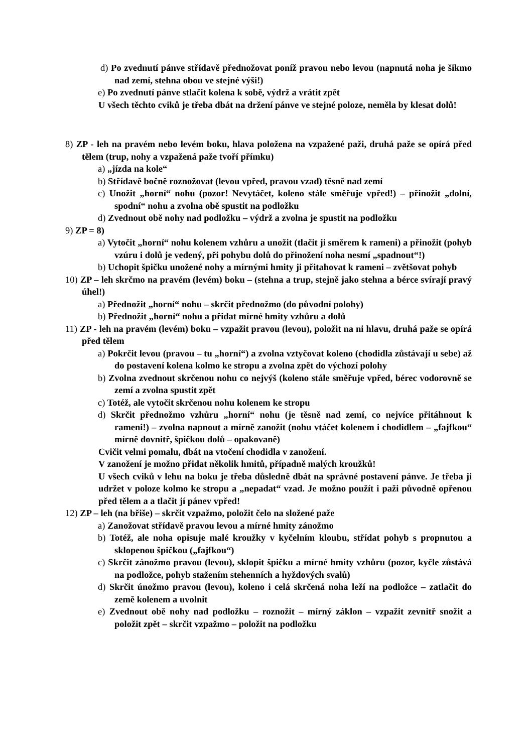d) Po zvednutí pánve střídavě přednožovat poníž pravou nebo levou (napnutá noha je šikmo nad zemí, stehna obou ve stejné výši!)
e) Po zvednutí pánve stlačit kolena k sobě, výdrž a vrátit zpět
U všech těchto cviků je třeba dbát na držení pánve ve stejné poloze, neměla by klesat dolů!
8) ZP - leh na pravém nebo levém boku, hlava položena na vzpažené paži, druhá paže se opírá před tělem (trup, nohy a vzpažená paže tvoří přímku)
a) „jízda na kole“
b) Střídavě bočně roznožovat (levou vpřed, pravou vzad) těsně nad zemí
c) Unožit „horní“ nohu (pozor! Nevytáčet, koleno stále směřuje vpřed!) – přinožit „dolní, spodní“ nohu a zvolna obě spustit na podložku
d) Zvednout obě nohy nad podložku – výdrž a zvolna je spustit na podložku
9) ZP = 8)
a) Vytočit „horní“ nohu kolenem vzhůru a unožit (tlačit ji směrem k rameni) a přinožit (pohyb vzúru i dolů je vedený, při pohybu dolů do přinožení noha nesmí „spadnout“!)
b) Uchopit špičku unožené nohy a mírnými hmity ji přitahovat k rameni – zvětšovat pohyb
10) ZP – leh skrčmo na pravém (levém) boku – (stehna a trup, stejně jako stehna a bérce svírají pravý úhel!)
a) Přednožit „horní“ nohu – skrčit přednožmo (do původní polohy)
b) Přednožit „horní“ nohu a přidat mírné hmity vzhůru a dolů
11) ZP - leh na pravém (levém) boku – vzpažit pravou (levou), položit na ni hlavu, druhá paže se opírá před tělem
a) Pokrčit levou (pravou – tu „horní“) a zvolna vztyčovat koleno (chodidla zůstávají u sebe) až do postavení kolena kolmo ke stropu a zvolna zpět do výchozí polohy
b) Zvolna zvednout skrčenou nohu co nejvýš (koleno stále směřuje vpřed, bérec vodorovně se zemí a zvolna spustit zpět
c) Totéž, ale vytočit skrčenou nohu kolenem ke stropu
d) Skrčit přednožmo vzhůru „horní“ nohu (je těsně nad zemí, co nejvíce přitáhnout k rameni!) – zvolna napnout a mírně zanožit (nohu vtáčet kolenem i chodidlem – „fajfkou“ mírně dovnitř, špičkou dolů – opakovaně)
Cvičit velmi pomalu, dbát na vtočení chodidla v zanožení.
V zanožení je možno přidat několik hmitů, případně malých kroužků!
U všech cviků v lehu na boku je třeba důsledně dbát na správné postavení pánve. Je třeba ji udržet v poloze kolmo ke stropu a „nepadat“ vzad. Je možno použít i paži původně opřenou před tělem a a tlačit jí pánev vpřed!
12) ZP – leh (na břiše) – skrčit vzpažmo, položit čelo na složené paže
a) Zanožovat střídavě pravou levou a mírné hmity zánožmo
b) Totéž, ale noha opisuje malé kroužky v kyčelním kloubu, střídat pohyb s propnutou a sklopenou špičkou („fajfkou“)
c) Skrčit zánožmo pravou (levou), sklopit špičku a mírné hmity vzhůru (pozor, kyčle zůstává na podložce, pohyb stažením stehenních a hyždových svalů)
d) Skrčit únožmo pravou (levou), koleno i celá skrčená noha leží na podložce – zatlačit do země kolenem a uvolnit
e) Zvednout obě nohy nad podložku – roznožit – mírný záklon – vzpažit zevnitř snožit a položit zpět – skrčit vzpažmo – položit na podložku